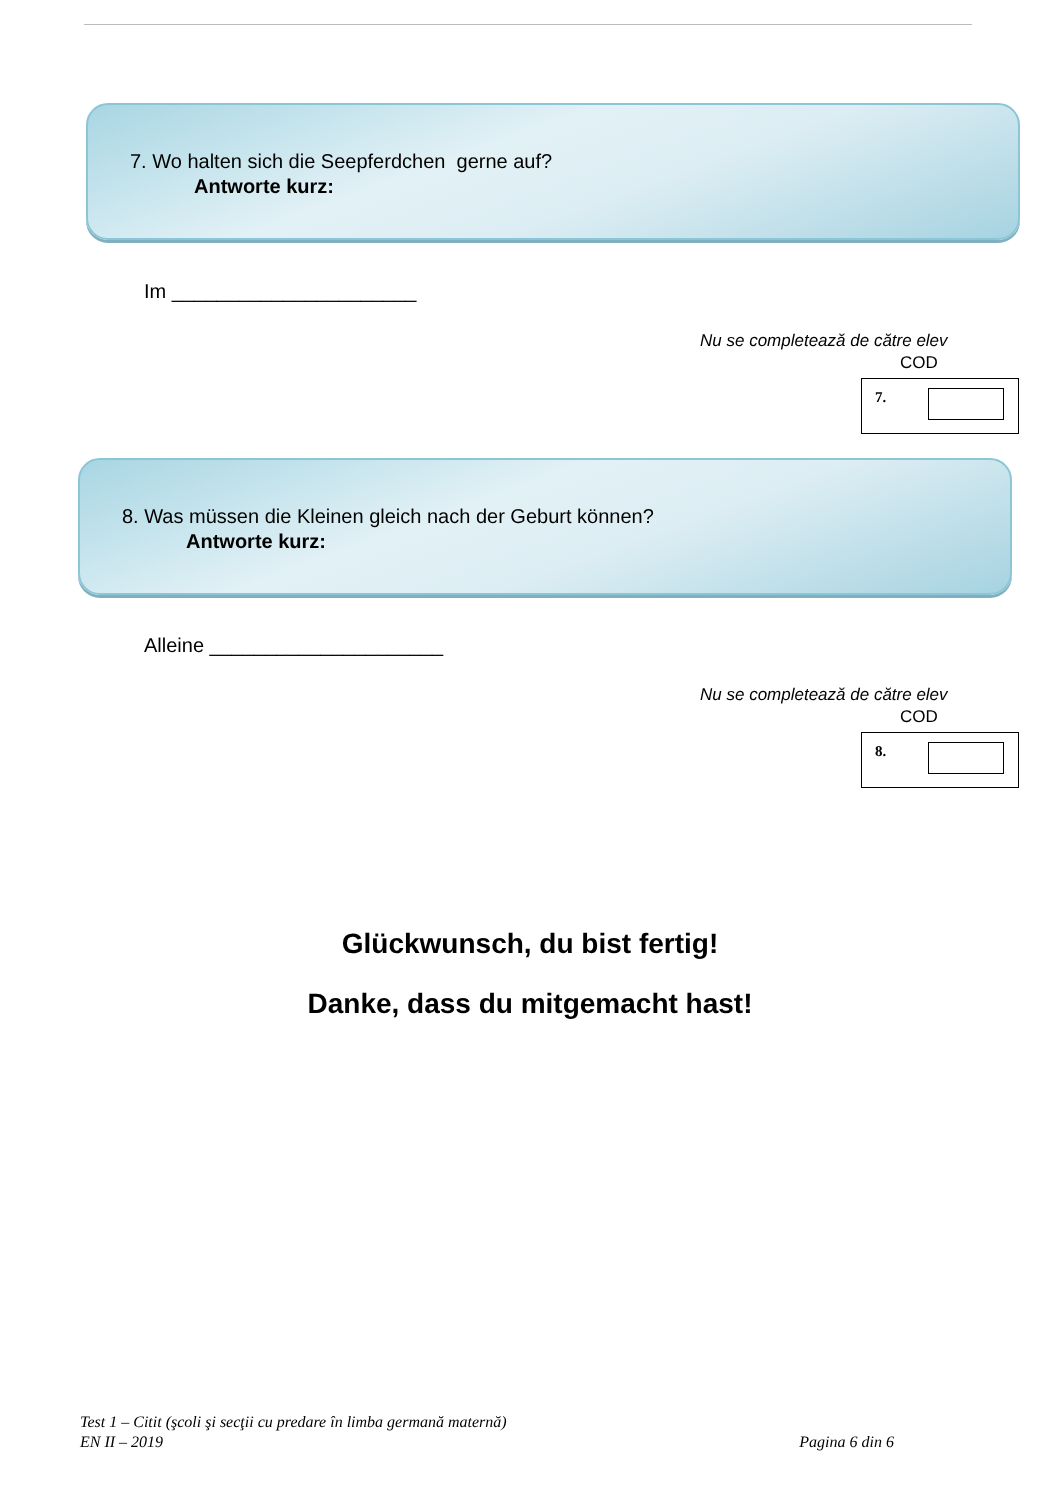7. Wo halten sich die Seepferdchen gerne auf?
Antworte kurz:
Im ______________________
Nu se completează de către elev
COD
7.
8. Was müssen die Kleinen gleich nach der Geburt können?
Antworte kurz:
Alleine _____________________
Nu se completează de către elev
COD
8.
Glückwunsch, du bist fertig!
Danke, dass du mitgemacht hast!
Test 1 – Citit (şcoli şi secţii cu predare în limba germană maternă)
EN II – 2019 Pagina 6 din 6